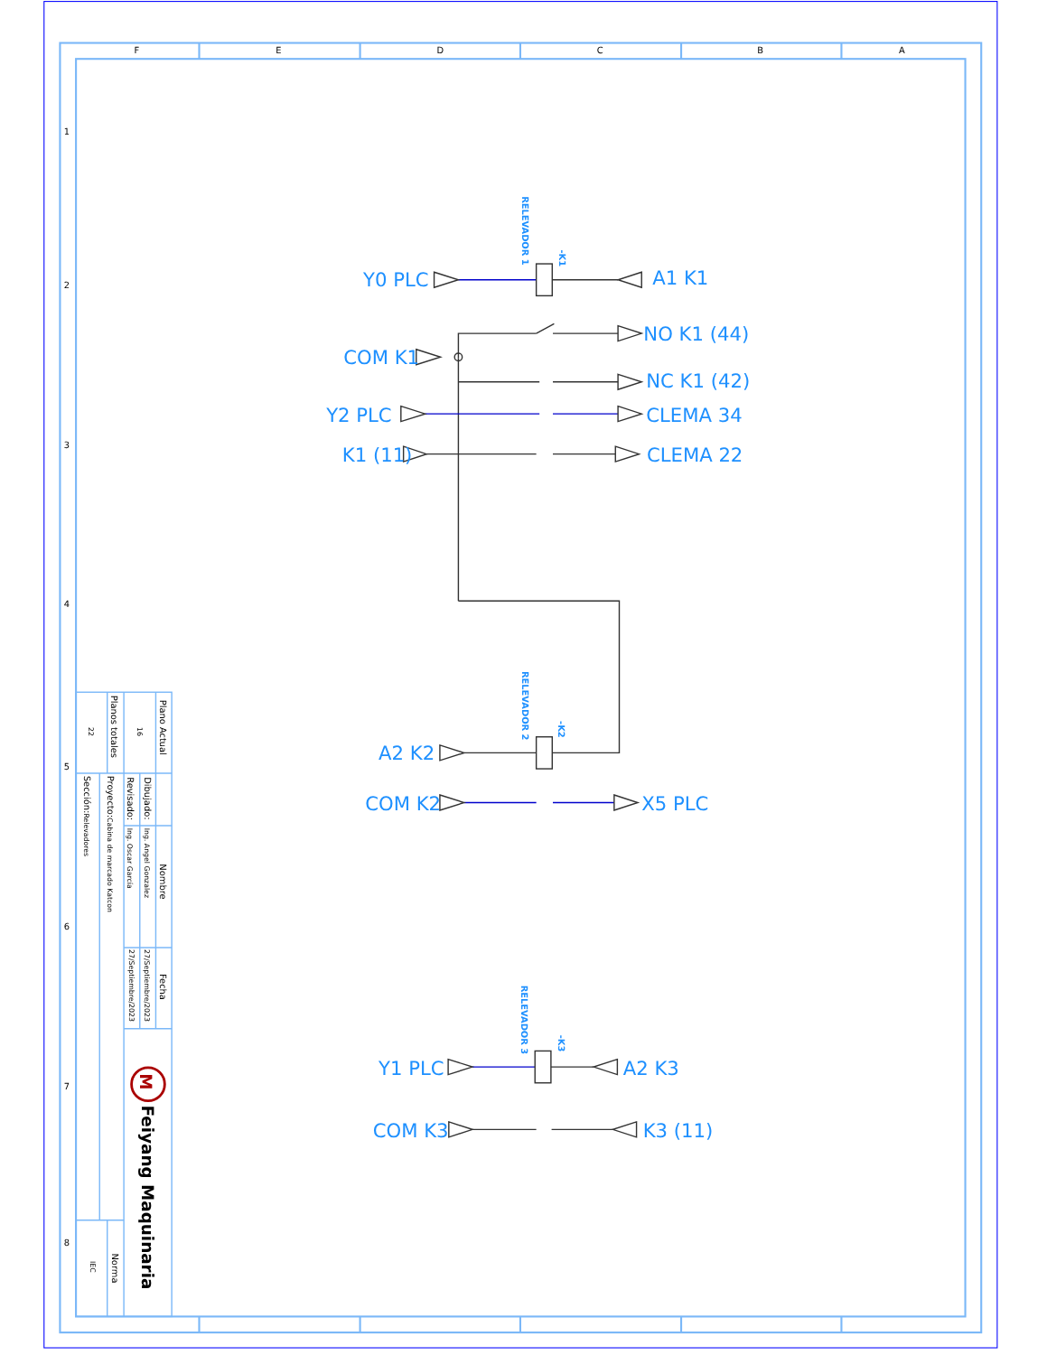F
E
D
C
B
A
1
2
3
4
5
6
7
8
RELEVADOR 1
-K1
Y0 PLC
A1 K1
NO K1 (44)
COM K1
NC K1 (42)
Y2 PLC
CLEMA 34
K1 (11)
CLEMA 22
RELEVADOR 2
-K2
A2 K2
COM K2
X5 PLC
RELEVADOR 3
-K3
Y1 PLC
A2 K3
COM K3
K3 (11)
Plano Actual
16
Planos totales
22
Dibujado:
Revisado:
Nombre
Ing. Angel Gonzalez
Ing. Oscar García
Fecha
27/Septiembre/2023
27/Septiembre/2023
Proyecto:Cabina de marcado Katcon
Sección:Relevadores
M
Feiyang Maquinaria
Norma
IEC